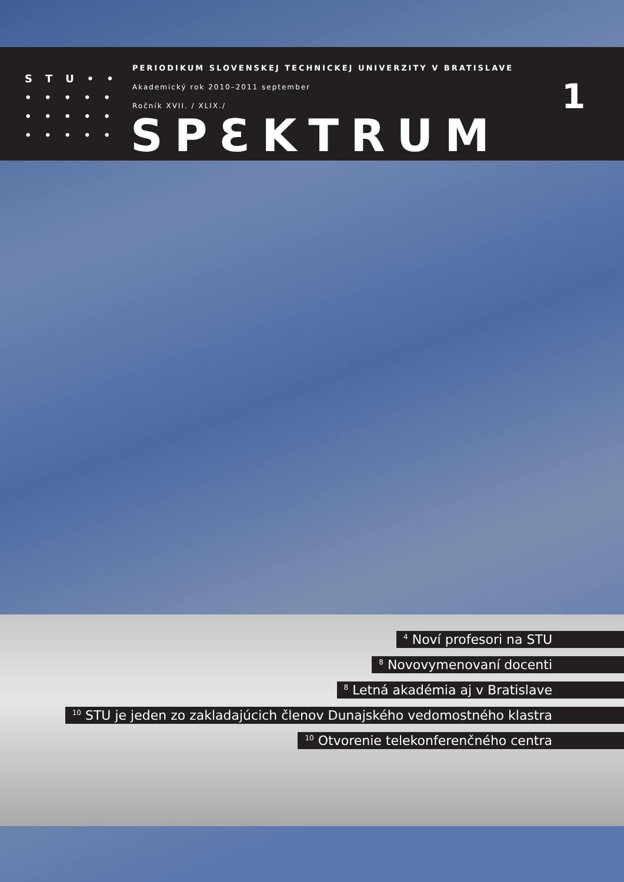STU••
•••••
•••••
•••••
PERIODIKUM SLOVENSKEJ TECHNICKEJ UNIVERZITY V BRATISLAVE
Akademický rok 2010–2011 september
Ročník XVII. / XLIX./
SPƐKTRUM
1
<sup>4</sup> Noví profesori na STU
<sup>8</sup> Novovymenovaní docenti
<sup>8</sup> Letná akadémia aj v Bratislave
<sup>10</sup> STU je jeden zo zakladajúcich členov Dunajského vedomostného klastra
<sup>10</sup> Otvorenie telekonferenčného centra